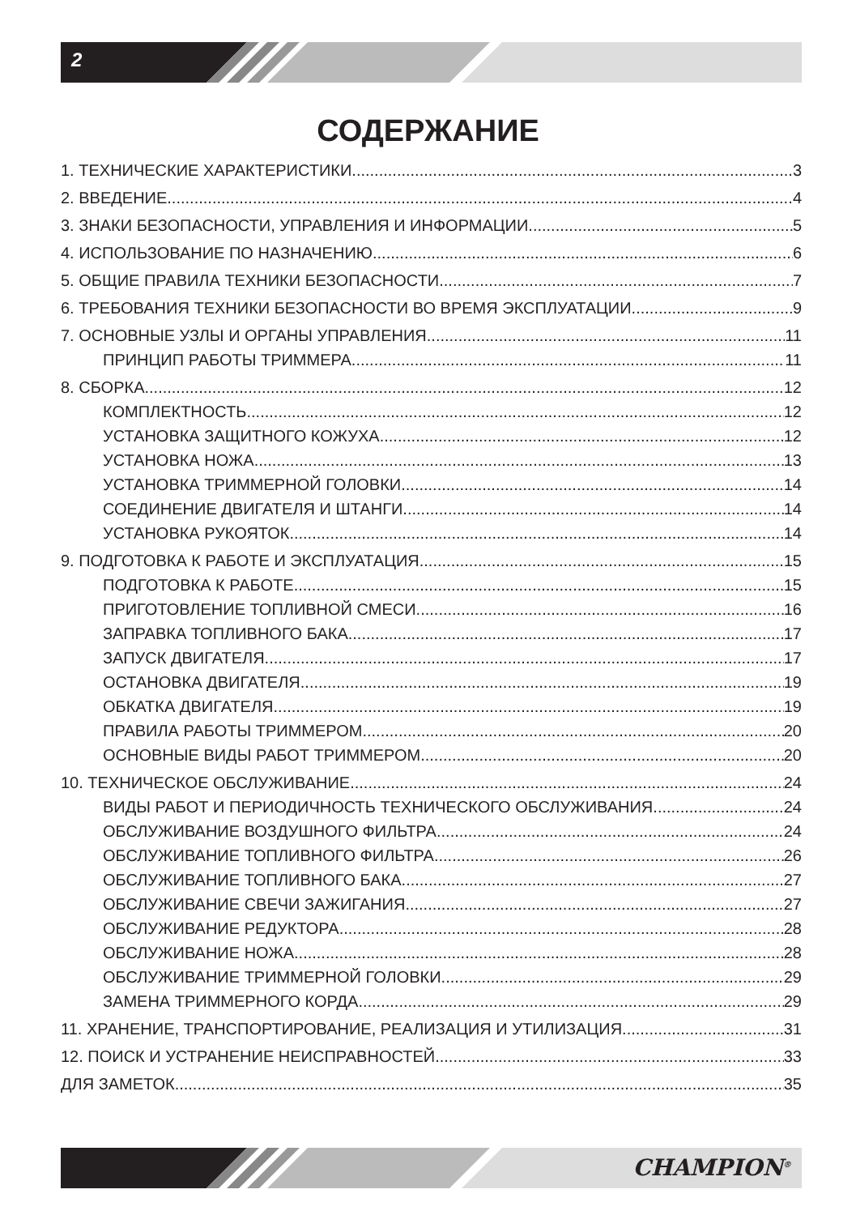2
СОДЕРЖАНИЕ
1. ТЕХНИЧЕСКИЕ ХАРАКТЕРИСТИКИ 3
2. ВВЕДЕНИЕ 4
3. ЗНАКИ БЕЗОПАСНОСТИ, УПРАВЛЕНИЯ И ИНФОРМАЦИИ 5
4. ИСПОЛЬЗОВАНИЕ ПО НАЗНАЧЕНИЮ 6
5. ОБЩИЕ ПРАВИЛА ТЕХНИКИ БЕЗОПАСНОСТИ 7
6. ТРЕБОВАНИЯ ТЕХНИКИ БЕЗОПАСНОСТИ ВО ВРЕМЯ ЭКСПЛУАТАЦИИ 9
7. ОСНОВНЫЕ УЗЛЫ И ОРГАНЫ УПРАВЛЕНИЯ 11
ПРИНЦИП РАБОТЫ ТРИММЕРА 11
8. СБОРКА 12
КОМПЛЕКТНОСТЬ 12
УСТАНОВКА ЗАЩИТНОГО КОЖУХА 12
УСТАНОВКА НОЖА 13
УСТАНОВКА ТРИММЕРНОЙ ГОЛОВКИ 14
СОЕДИНЕНИЕ ДВИГАТЕЛЯ И ШТАНГИ 14
УСТАНОВКА РУКОЯТОК 14
9. ПОДГОТОВКА К РАБОТЕ И ЭКСПЛУАТАЦИЯ 15
ПОДГОТОВКА К РАБОТЕ 15
ПРИГОТОВЛЕНИЕ ТОПЛИВНОЙ СМЕСИ 16
ЗАПРАВКА ТОПЛИВНОГО БАКА 17
ЗАПУСК ДВИГАТЕЛЯ 17
ОСТАНОВКА ДВИГАТЕЛЯ 19
ОБКАТКА ДВИГАТЕЛЯ 19
ПРАВИЛА РАБОТЫ ТРИММЕРОМ 20
ОСНОВНЫЕ ВИДЫ РАБОТ ТРИММЕРОМ 20
10. ТЕХНИЧЕСКОЕ ОБСЛУЖИВАНИЕ 24
ВИДЫ РАБОТ И ПЕРИОДИЧНОСТЬ ТЕХНИЧЕСКОГО ОБСЛУЖИВАНИЯ 24
ОБСЛУЖИВАНИЕ ВОЗДУШНОГО ФИЛЬТРА 24
ОБСЛУЖИВАНИЕ ТОПЛИВНОГО ФИЛЬТРА 26
ОБСЛУЖИВАНИЕ ТОПЛИВНОГО БАКА 27
ОБСЛУЖИВАНИЕ СВЕЧИ ЗАЖИГАНИЯ 27
ОБСЛУЖИВАНИЕ РЕДУКТОРА 28
ОБСЛУЖИВАНИЕ НОЖА 28
ОБСЛУЖИВАНИЕ ТРИММЕРНОЙ ГОЛОВКИ 29
ЗАМЕНА ТРИММЕРНОГО КОРДА 29
11. ХРАНЕНИЕ, ТРАНСПОРТИРОВАНИЕ, РЕАЛИЗАЦИЯ И УТИЛИЗАЦИЯ 31
12. ПОИСК И УСТРАНЕНИЕ НЕИСПРАВНОСТЕЙ 33
ДЛЯ ЗАМЕТОК 35
CHAMPION<sup>®</sup>